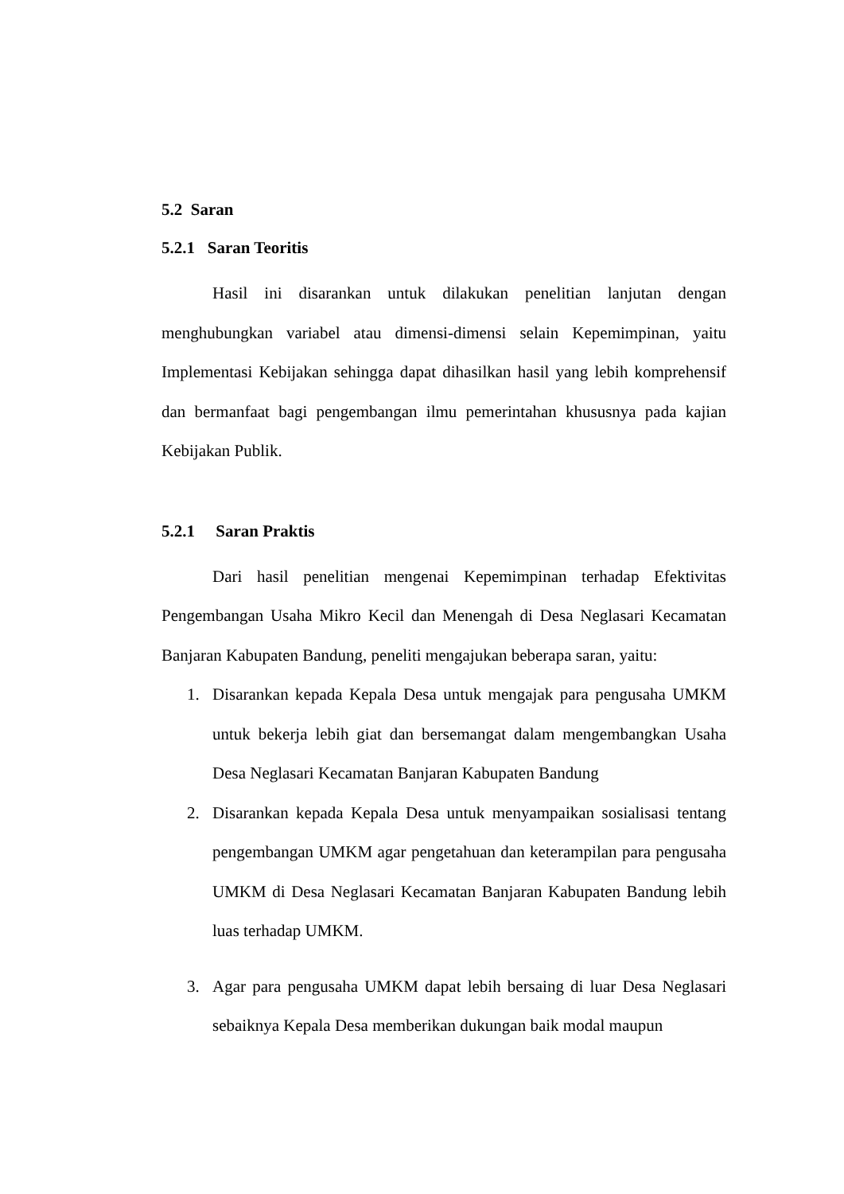5.2 Saran
5.2.1 Saran Teoritis
Hasil ini disarankan untuk dilakukan penelitian lanjutan dengan menghubungkan variabel atau dimensi-dimensi selain Kepemimpinan, yaitu Implementasi Kebijakan sehingga dapat dihasilkan hasil yang lebih komprehensif dan bermanfaat bagi pengembangan ilmu pemerintahan khususnya pada kajian Kebijakan Publik.
5.2.1 Saran Praktis
Dari hasil penelitian mengenai Kepemimpinan terhadap Efektivitas Pengembangan Usaha Mikro Kecil dan Menengah di Desa Neglasari Kecamatan Banjaran Kabupaten Bandung, peneliti mengajukan beberapa saran, yaitu:
1. Disarankan kepada Kepala Desa untuk mengajak para pengusaha UMKM untuk bekerja lebih giat dan bersemangat dalam mengembangkan Usaha Desa Neglasari Kecamatan Banjaran Kabupaten Bandung
2. Disarankan kepada Kepala Desa untuk menyampaikan sosialisasi tentang pengembangan UMKM agar pengetahuan dan keterampilan para pengusaha UMKM di Desa Neglasari Kecamatan Banjaran Kabupaten Bandung lebih luas terhadap UMKM.
3. Agar para pengusaha UMKM dapat lebih bersaing di luar Desa Neglasari sebaiknya Kepala Desa memberikan dukungan baik modal maupun